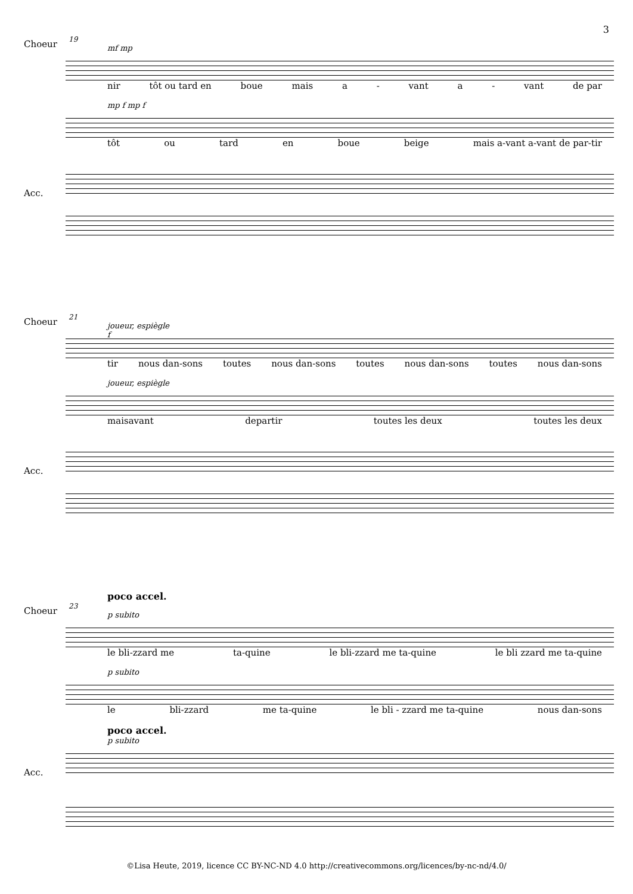3
19
mf mp
Choeur
nir tôt ou tard en boue mais a - vant a - vant de par
mp f mp f
tôt ou tard en boue beige mais a-vant a-vant de par-tir
Acc.
21
joueur, espiègle
f
Choeur
tir nous dan-sons toutes nous dan-sons toutes nous dan-sons toutes nous dan-sons
joueur, espiègle
maisavant departir toutes les deux toutes les deux
Acc.
poco accel.
23
p subito
Choeur
le bli-zzard me ta-quine le bli-zzard me ta-quine le bli zzard me ta-quine
p subito
le bli-zzard me ta-quine le bli - zzard me ta-quine nous dan-sons
poco accel.
p subito
Acc.
©Lisa Heute, 2019, licence CC BY-NC-ND 4.0 http://creativecommons.org/licences/by-nc-nd/4.0/